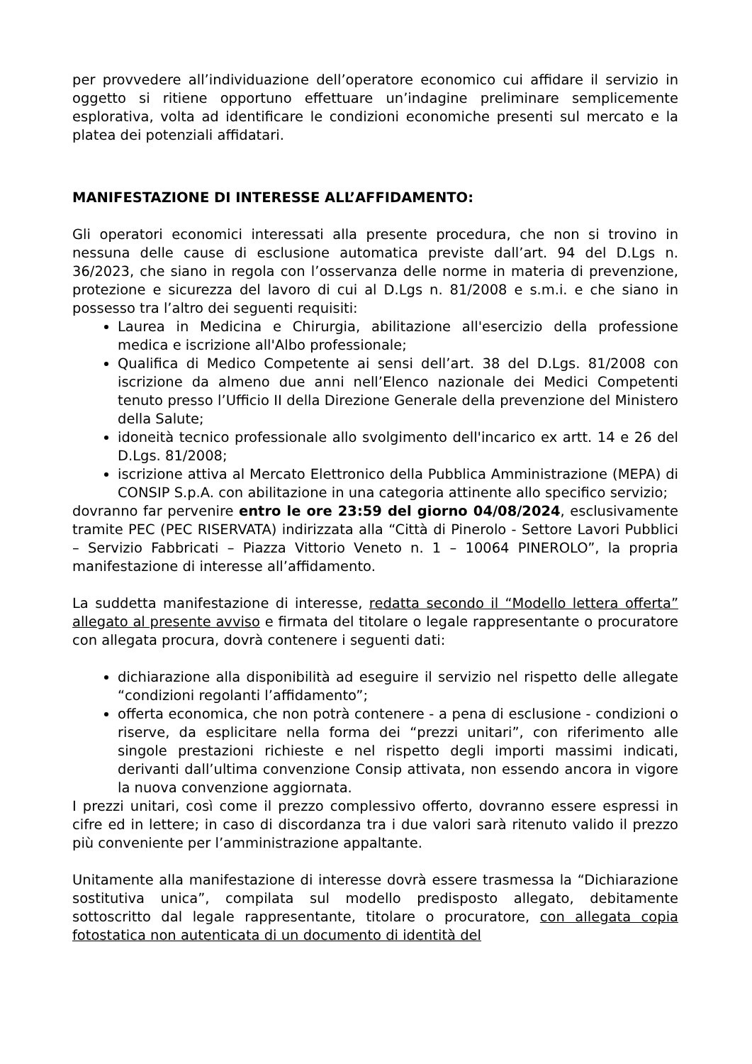per provvedere all’individuazione dell’operatore economico cui affidare il servizio in oggetto si ritiene opportuno effettuare un’indagine preliminare semplicemente esplorativa, volta ad identificare le condizioni economiche presenti sul mercato e la platea dei potenziali affidatari.
MANIFESTAZIONE DI INTERESSE ALL’AFFIDAMENTO:
Gli operatori economici interessati alla presente procedura, che non si trovino in nessuna delle cause di esclusione automatica previste dall’art. 94 del D.Lgs n. 36/2023, che siano in regola con l’osservanza delle norme in materia di prevenzione, protezione e sicurezza del lavoro di cui al D.Lgs n. 81/2008 e s.m.i. e che siano in possesso tra l’altro dei seguenti requisiti:
Laurea in Medicina e Chirurgia, abilitazione all'esercizio della professione medica e iscrizione all'Albo professionale;
Qualifica di Medico Competente ai sensi dell’art. 38 del D.Lgs. 81/2008 con iscrizione da almeno due anni nell’Elenco nazionale dei Medici Competenti tenuto presso l’Ufficio II della Direzione Generale della prevenzione del Ministero della Salute;
idoneità tecnico professionale allo svolgimento dell'incarico ex artt. 14 e 26 del D.Lgs. 81/2008;
iscrizione attiva al Mercato Elettronico della Pubblica Amministrazione (MEPA) di CONSIP S.p.A. con abilitazione in una categoria attinente allo specifico servizio;
dovranno far pervenire entro le ore 23:59 del giorno 04/08/2024, esclusivamente tramite PEC (PEC RISERVATA) indirizzata alla “Città di Pinerolo - Settore Lavori Pubblici – Servizio Fabbricati – Piazza Vittorio Veneto n. 1 – 10064 PINEROLO”, la propria manifestazione di interesse all’affidamento.
La suddetta manifestazione di interesse, redatta secondo il “Modello lettera offerta” allegato al presente avviso e firmata del titolare o legale rappresentante o procuratore con allegata procura, dovrà contenere i seguenti dati:
dichiarazione alla disponibilità ad eseguire il servizio nel rispetto delle allegate “condizioni regolanti l’affidamento”;
offerta economica, che non potrà contenere - a pena di esclusione - condizioni o riserve, da esplicitare nella forma dei “prezzi unitari”, con riferimento alle singole prestazioni richieste e nel rispetto degli importi massimi indicati, derivanti dall’ultima convenzione Consip attivata, non essendo ancora in vigore la nuova convenzione aggiornata.
I prezzi unitari, così come il prezzo complessivo offerto, dovranno essere espressi in cifre ed in lettere; in caso di discordanza tra i due valori sarà ritenuto valido il prezzo più conveniente per l’amministrazione appaltante.
Unitamente alla manifestazione di interesse dovrà essere trasmessa la “Dichiarazione sostitutiva unica”, compilata sul modello predisposto allegato, debitamente sottoscritto dal legale rappresentante, titolare o procuratore, con allegata copia fotostatica non autenticata di un documento di identità del